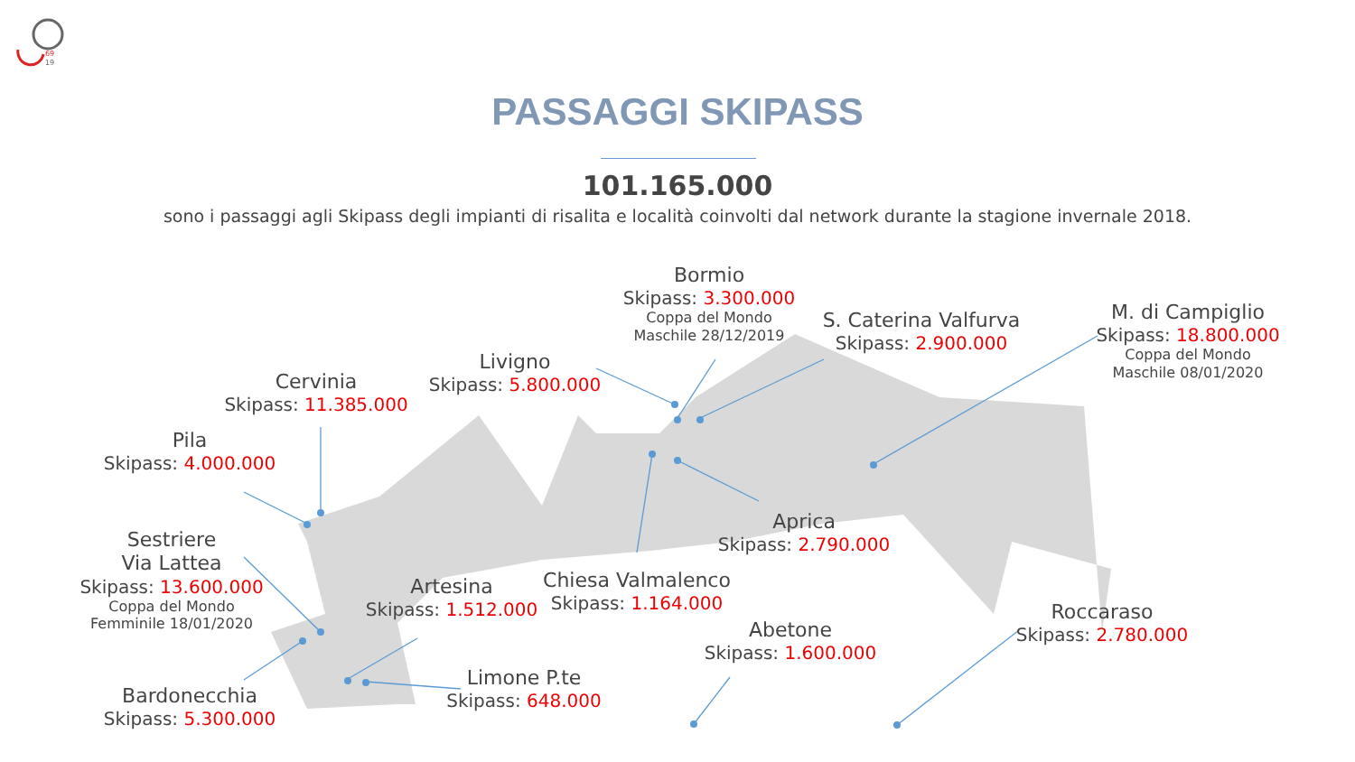69
19
PASSAGGI SKIPASS
101.165.000
sono i passaggi agli Skipass degli impianti di risalita e località coinvolti dal network durante la stagione invernale 2018.
Cervinia
Skipass: 11.385.000
Pila
Skipass: 4.000.000
Sestriere
Via Lattea
Skipass: 13.600.000
Coppa del Mondo
Femminile 18/01/2020
Bardonecchia
Skipass: 5.300.000
Artesina
Skipass: 1.512.000
Limone P.te
Skipass: 648.000
Livigno
Skipass: 5.800.000
Bormio
Skipass: 3.300.000
Coppa del Mondo
Maschile 28/12/2019
S. Caterina Valfurva
Skipass: 2.900.000
M. di Campiglio
Skipass: 18.800.000
Coppa del Mondo
Maschile 08/01/2020
Aprica
Skipass: 2.790.000
Chiesa Valmalenco
Skipass: 1.164.000
Abetone
Skipass: 1.600.000
Roccaraso
Skipass: 2.780.000